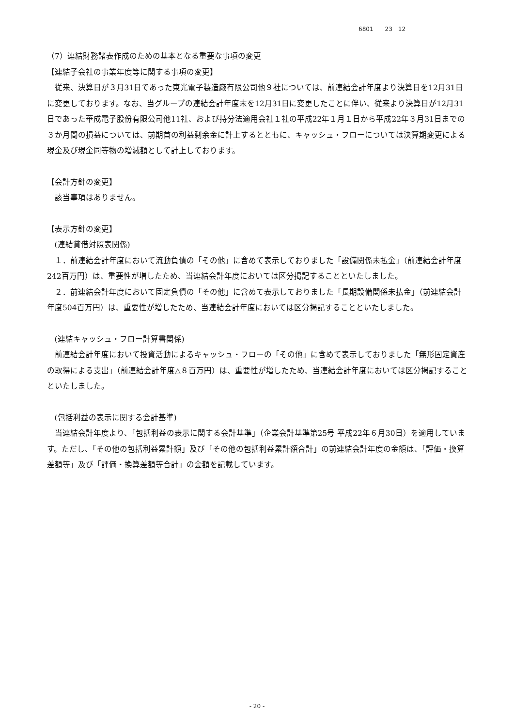6801　　23　12
（7）連結財務諸表作成のための基本となる重要な事項の変更
【連結子会社の事業年度等に関する事項の変更】
従来、決算日が３月31日であった東光電子製造廠有限公司他９社については、前連結会計年度より決算日を12月31日に変更しております。なお、当グループの連結会計年度末を12月31日に変更したことに伴い、従来より決算日が12月31日であった華成電子股份有限公司他11社、および持分法適用会社１社の平成22年１月１日から平成22年３月31日までの３か月間の損益については、前期首の利益剰余金に計上するとともに、キャッシュ・フローについては決算期変更による現金及び現金同等物の増減額として計上しております。
【会計方針の変更】
該当事項はありません。
【表示方針の変更】
(連結貸借対照表関係)
１．前連結会計年度において流動負債の「その他」に含めて表示しておりました「設備関係未払金」（前連結会計年度242百万円）は、重要性が増したため、当連結会計年度においては区分掲記することといたしました。
２．前連結会計年度において固定負債の「その他」に含めて表示しておりました「長期設備関係未払金」（前連結会計年度504百万円）は、重要性が増したため、当連結会計年度においては区分掲記することといたしました。
(連結キャッシュ・フロー計算書関係)
前連結会計年度において投資活動によるキャッシュ・フローの「その他」に含めて表示しておりました「無形固定資産の取得による支出」（前連結会計年度△８百万円）は、重要性が増したため、当連結会計年度においては区分掲記することといたしました。
(包括利益の表示に関する会計基準)
当連結会計年度より、「包括利益の表示に関する会計基準」（企業会計基準第25号 平成22年６月30日）を適用しています。ただし、「その他の包括利益累計額」及び「その他の包括利益累計額合計」の前連結会計年度の金額は、「評価・換算差額等」及び「評価・換算差額等合計」の金額を記載しています。
- 20 -